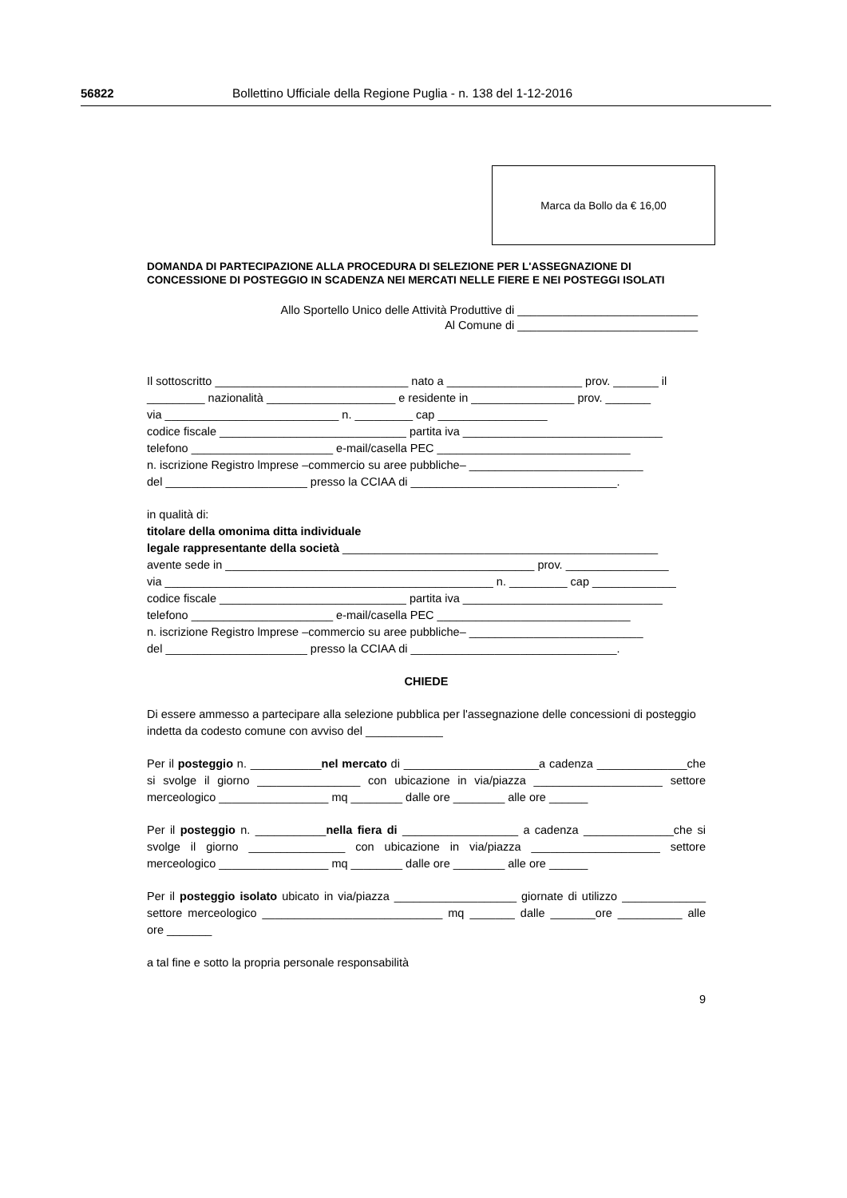56822 Bollettino Ufficiale della Regione Puglia - n. 138 del 1-12-2016
Marca da Bollo da € 16,00
DOMANDA DI PARTECIPAZIONE ALLA PROCEDURA DI SELEZIONE PER L'ASSEGNAZIONE DI CONCESSIONE DI POSTEGGIO IN SCADENZA NEI MERCATI NELLE FIERE E NEI POSTEGGI ISOLATI
Allo Sportello Unico delle Attività Produttive di ____________________________
Al Comune di ____________________________
Il sottoscritto ______________________________ nato a _____________________ prov. _______ il _________ nazionalità ____________________ e residente in ________________ prov. _______
via ___________________________ n. _________ cap _________________
codice fiscale _____________________________ partita iva _______________________________
telefono ______________________ e-mail/casella PEC ______________________________
n. iscrizione Registro lmprese –commercio su aree pubbliche– ___________________________
del ______________________ presso la CCIAA di ________________________________.
in qualità di:
titolare della omonima ditta individuale
legale rappresentante della società _________________________________________________
avente sede in ________________________________________________ prov. ________________
via ___________________________________________________ n. _________ cap _____________
codice fiscale _____________________________ partita iva _______________________________
telefono ______________________ e-mail/casella PEC ______________________________
n. iscrizione Registro lmprese –commercio su aree pubbliche– ___________________________
del ______________________ presso la CCIAA di ________________________________.
CHIEDE
Di essere ammesso a partecipare alla selezione pubblica per l'assegnazione delle concessioni di posteggio indetta da codesto comune con avviso del ____________
Per il posteggio n. ___________nel mercato di _____________________a cadenza ______________che si svolge il giorno ________________ con ubicazione in via/piazza ____________________ settore merceologico _________________ mq ________ dalle ore ________ alle ore ______
Per il posteggio n. ___________nella fiera di __________________ a cadenza ______________che si svolge il giorno _______________ con ubicazione in via/piazza ____________________ settore merceologico _________________ mq ________ dalle ore ________ alle ore ______
Per il posteggio isolato ubicato in via/piazza ___________________ giornate di utilizzo _____________ settore merceologico ____________________________ mq _______ dalle _______ore __________ alle ore _______
a tal fine e sotto la propria personale responsabilità
9